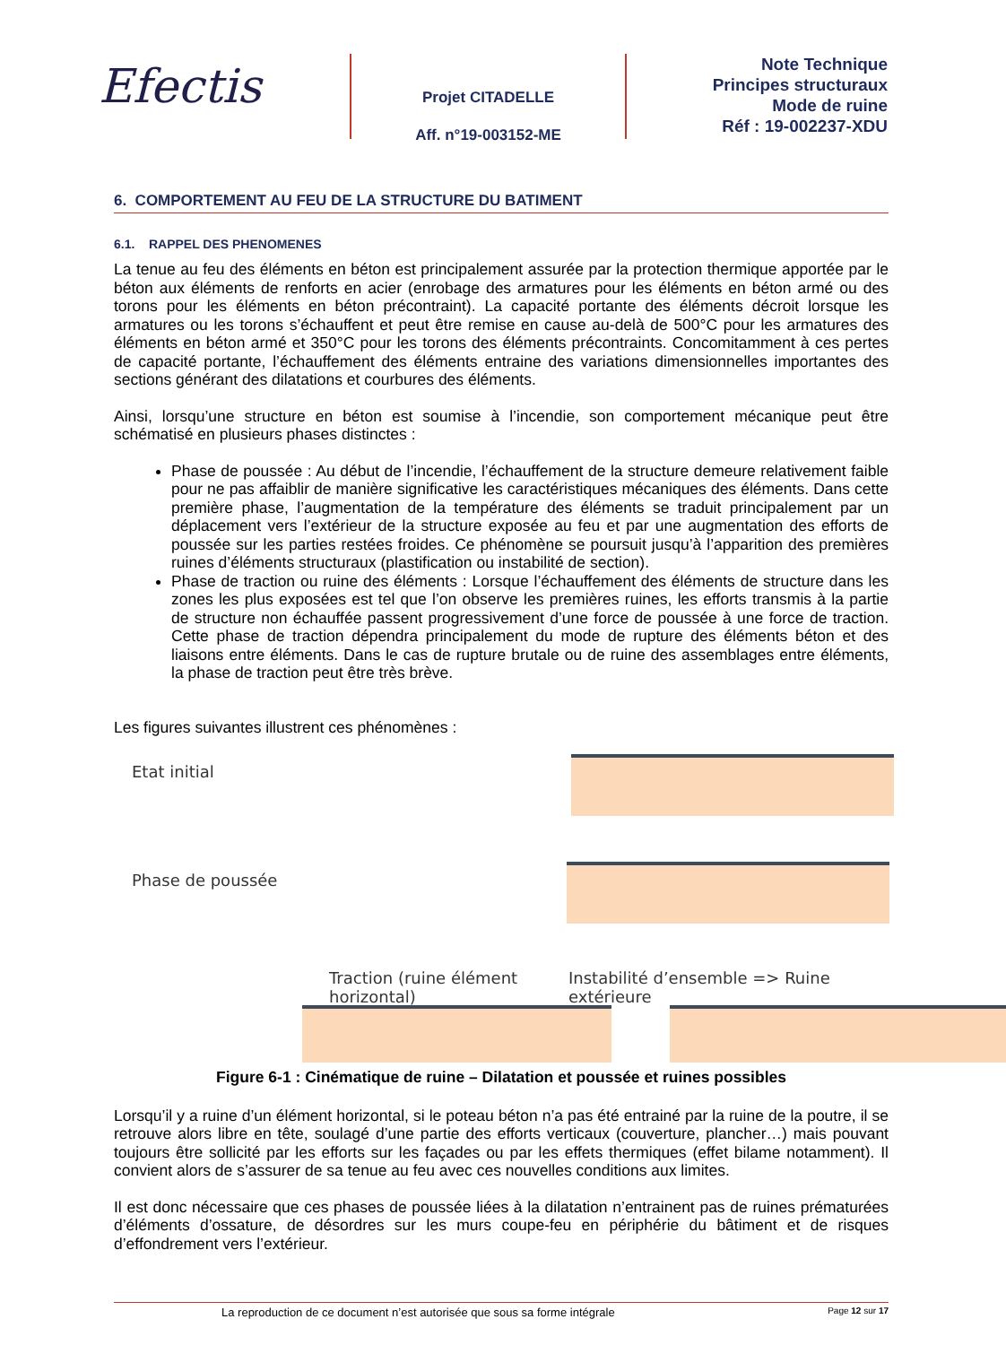Efectis
Projet CITADELLE
Aff. n°19-003152-ME
Note Technique
Principes structuraux
Mode de ruine
Réf : 19-002237-XDU
6. COMPORTEMENT AU FEU DE LA STRUCTURE DU BATIMENT
6.1. RAPPEL DES PHENOMENES
La tenue au feu des éléments en béton est principalement assurée par la protection thermique apportée par le béton aux éléments de renforts en acier (enrobage des armatures pour les éléments en béton armé ou des torons pour les éléments en béton précontraint). La capacité portante des éléments décroit lorsque les armatures ou les torons s’échauffent et peut être remise en cause au-delà de 500°C pour les armatures des éléments en béton armé et 350°C pour les torons des éléments précontraints. Concomitamment à ces pertes de capacité portante, l’échauffement des éléments entraine des variations dimensionnelles importantes des sections générant des dilatations et courbures des éléments.
Ainsi, lorsqu’une structure en béton est soumise à l’incendie, son comportement mécanique peut être schématisé en plusieurs phases distinctes :
Phase de poussée : Au début de l’incendie, l’échauffement de la structure demeure relativement faible pour ne pas affaiblir de manière significative les caractéristiques mécaniques des éléments. Dans cette première phase, l’augmentation de la température des éléments se traduit principalement par un déplacement vers l’extérieur de la structure exposée au feu et par une augmentation des efforts de poussée sur les parties restées froides. Ce phénomène se poursuit jusqu’à l’apparition des premières ruines d’éléments structuraux (plastification ou instabilité de section).
Phase de traction ou ruine des éléments : Lorsque l’échauffement des éléments de structure dans les zones les plus exposées est tel que l’on observe les premières ruines, les efforts transmis à la partie de structure non échauffée passent progressivement d’une force de poussée à une force de traction. Cette phase de traction dépendra principalement du mode de rupture des éléments béton et des liaisons entre éléments. Dans le cas de rupture brutale ou de ruine des assemblages entre éléments, la phase de traction peut être très brève.
Les figures suivantes illustrent ces phénomènes :
Etat initial
Phase de poussée
Traction (ruine élément horizontal) Instabilité d’ensemble => Ruine extérieure
Figure 6-1 : Cinématique de ruine – Dilatation et poussée et ruines possibles
Lorsqu’il y a ruine d’un élément horizontal, si le poteau béton n’a pas été entrainé par la ruine de la poutre, il se retrouve alors libre en tête, soulagé d’une partie des efforts verticaux (couverture, plancher…) mais pouvant toujours être sollicité par les efforts sur les façades ou par les effets thermiques (effet bilame notamment). Il convient alors de s’assurer de sa tenue au feu avec ces nouvelles conditions aux limites.
Il est donc nécessaire que ces phases de poussée liées à la dilatation n’entrainent pas de ruines prématurées d’éléments d’ossature, de désordres sur les murs coupe-feu en périphérie du bâtiment et de risques d’effondrement vers l’extérieur.
La reproduction de ce document n’est autorisée que sous sa forme intégrale Page 12 sur 17